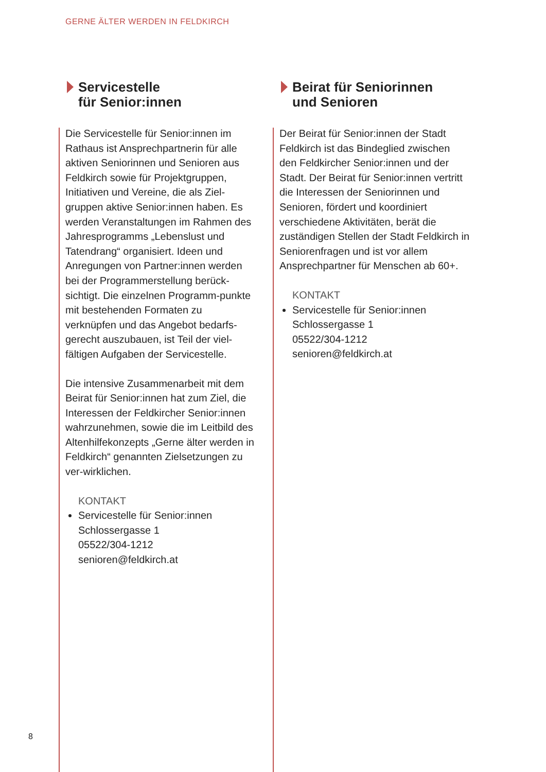GERNE ÄLTER WERDEN IN FELDKIRCH
Servicestelle
für Senior:innen
Die Servicestelle für Senior:innen im Rathaus ist Ansprechpartnerin für alle aktiven Seniorinnen und Senioren aus Feldkirch sowie für Projektgruppen, Initiativen und Vereine, die als Ziel-gruppen aktive Senior:innen haben. Es werden Veranstaltungen im Rahmen des Jahresprogramms „Lebenslust und Tatendrang“ organisiert. Ideen und Anregungen von Partner:innen werden bei der Programmerstellung berück-sichtigt. Die einzelnen Programm-punkte mit bestehenden Formaten zu verknüpfen und das Angebot bedarfs-gerecht auszubauen, ist Teil der viel-fältigen Aufgaben der Servicestelle.
Die intensive Zusammenarbeit mit dem Beirat für Senior:innen hat zum Ziel, die Interessen der Feldkircher Senior:innen wahrzunehmen, sowie die im Leitbild des Altenhilfekonzepts „Gerne älter werden in Feldkirch“ genannten Zielsetzungen zu ver-wirklichen.
KONTAKT
Servicestelle für Senior:innen
Schlossergasse 1
05522/304-1212
senioren@feldkirch.at
Beirat für Seniorinnen
und Senioren
Der Beirat für Senior:innen der Stadt Feldkirch ist das Bindeglied zwischen den Feldkircher Senior:innen und der Stadt. Der Beirat für Senior:innen vertritt die Interessen der Seniorinnen und Senioren, fördert und koordiniert verschiedene Aktivitäten, berät die zuständigen Stellen der Stadt Feldkirch in Seniorenfragen und ist vor allem Ansprechpartner für Menschen ab 60+.
KONTAKT
Servicestelle für Senior:innen
Schlossergasse 1
05522/304-1212
senioren@feldkirch.at
8